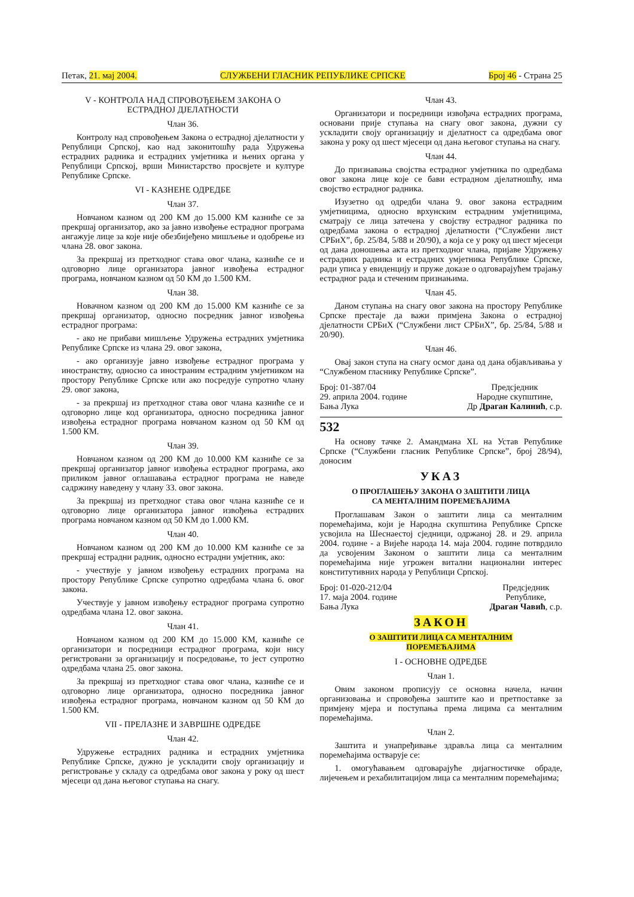Петак, 21. мај 2004. СЛУЖБЕНИ ГЛАСНИК РЕПУБЛИКЕ СРПСКЕ Број 46 - Страна 25
V - КОНТРОЛА НАД СПРОВОЂЕЊЕМ ЗАКОНА О ЕСТРАДНОЈ ДЈЕЛАТНОСТИ
Члан 36.
Контролу над спровођењем Закона о естрадној дјелатности у Републици Српској, као над законитошћу рада Удружења естрадних радника и естрадних умјетника и њених органа у Републици Српској, врши Министарство просвјете и културе Републике Српске.
VI - КАЗНЕНЕ ОДРЕДБЕ
Члан 37.
Новчаном казном од 200 КМ до 15.000 КМ казниће се за прекршај организатор, ако за јавно извођење естрадног програма ангажује лице за које није обезбијеђено мишљење и одобрење из члана 28. овог закона.
За прекршај из претходног става овог члана, казниће се и одговорно лице организатора јавног извођења естрадног програма, новчаном казном од 50 КМ до 1.500 КМ.
Члан 38.
Новачном казном од 200 КМ до 15.000 КМ казниће се за прекршај организатор, односно посредник јавног извођења естрадног програма:
- ако не прибави мишљење Удружења естрадних умјетника Републике Српске из члана 29. овог закона,
- ако организује јавно извођење естрадног програма у иностранству, односно са иностраним естрадним умјетником на простору Републике Српске или ако посредује супротно члану 29. овог закона,
- за прекршај из претходног става овог члана казниће се и одговорно лице код организатора, односно посредника јавног извођења естрадног програма новчаном казном од 50 КМ од 1.500 КМ.
Члан 39.
Новчаном казном од 200 КМ до 10.000 КМ казниће се за прекршај организатор јавног извођења естрадног програма, ако приликом јавног оглашавања естрадног програма не наведе садржину наведену у члану 33. овог закона.
За прекршај из претходног става овог члана казниће се и одговорно лице организатора јавног извођења естрадних програма новчаном казном од 50 КМ до 1.000 КМ.
Члан 40.
Новчаном казном од 200 КМ до 10.000 КМ казниће се за прекршај естрадни радник, односно естрадни умјетник, ако:
- учествује у јавном извођењу естрадних програма на простору Републике Српске супротно одредбама члана 6. овог закона.
Учествује у јавном извођењу естрадног програма супротно одредбама члана 12. овог закона.
Члан 41.
Новчаном казном од 200 КМ до 15.000 КМ, казниће се организатори и посредници естрадног програма, који нису регистровани за организацију и посредовање, то јест супротно одредбама члана 25. овог закона.
За прекршај из претходног става овог члана, казниће се и одговорно лице организатора, односно посредника јавног извођења естрадног програма, новчаном казном од 50 КМ до 1.500 КМ.
VII - ПРЕЛАЗНЕ И ЗАВРШНЕ ОДРЕДБЕ
Члан 42.
Удружење естрадних радника и естрадних умјетника Републике Српске, дужно је ускладити своју организацију и регистровање у складу са одредбама овог закона у року од шест мјесеци од дана његовог ступања на снагу.
Члан 43.
Организатори и посредници извођача естрадних програма, основани прије ступања на снагу овог закона, дужни су ускладити своју организацију и дјелатност са одредбама овог закона у року од шест мјесеци од дана његовог ступања на снагу.
Члан 44.
До признавања својства естрадног умјетника по одредбама овог закона лице које се бави естрадном дјелатношћу, има својство естрадног радника.
Изузетно од одредби члана 9. овог закона естрадним умјетницима, односно врхунским естрадним умјетницима, сматрају се лица затечена у својству естрадног радника по одредбама закона о естрадној дјелатности (“Службени лист СРБиХ”, бр. 25/84, 5/88 и 20/90), а која се у року од шест мјесеци од дана доношења акта из претходног члана, пријаве Удружењу естрадних радника и естрадних умјетника Републике Српске, ради уписа у евиденцију и пруже доказе о одговарајућем трајању естрадног рада и стеченим признањима.
Члан 45.
Даном ступања на снагу овог закона на простору Републике Српске престаје да важи примјена Закона о естрадној дјелатности СРБиХ (“Службени лист СРБиХ”, бр. 25/84, 5/88 и 20/90).
Члан 46.
Овај закон ступа на снагу осмог дана од дана објављивања у “Службеном гласнику Републике Српске”.
Број: 01-387/04
29. априла 2004. године
Бања Лука
Предсједник
Народне скупштине,
Др Драган Калинић, с.р.
532
На основу тачке 2. Амандмана XL на Устав Републике Српске (“Службени гласник Републике Српске”, број 28/94), доносим
УКАЗ
О ПРОГЛАШЕЊУ ЗАКОНА О ЗАШТИТИ ЛИЦА
СА МЕНТАЛНИМ ПОРЕМЕЋАЈИМА
Проглашавам Закон о заштити лица са менталним поремећајима, који је Народна скупштина Републике Српске усвојила на Шеснаестој сједници, одржаној 28. и 29. априла 2004. године - а Вијеће народа 14. маја 2004. године потврдило да усвојеним Законом о заштити лица са менталним поремећајима није угрожен витални национални интерес конститутивних народа у Републици Српској.
Број: 01-020-212/04
17. маја 2004. године
Бања Лука
Предсједник
Републике,
Драган Чавић, с.р.
ЗАКОН
О ЗАШТИТИ ЛИЦА СА МЕНТАЛНИМ
ПОРЕМЕЋАЈИМА
I - ОСНОВНЕ ОДРЕДБЕ
Члан 1.
Овим законом прописују се основна начела, начин организовања и спровођења заштите као и претпоставке за примјену мјера и поступања према лицима са менталним поремећајима.
Члан 2.
Заштита и унапређивање здравља лица са менталним поремећајима остварује се:
1. омогућавањем одговарајуће дијагностичке обраде, лијечењем и рехабилитацијом лица са менталним поремећајима;